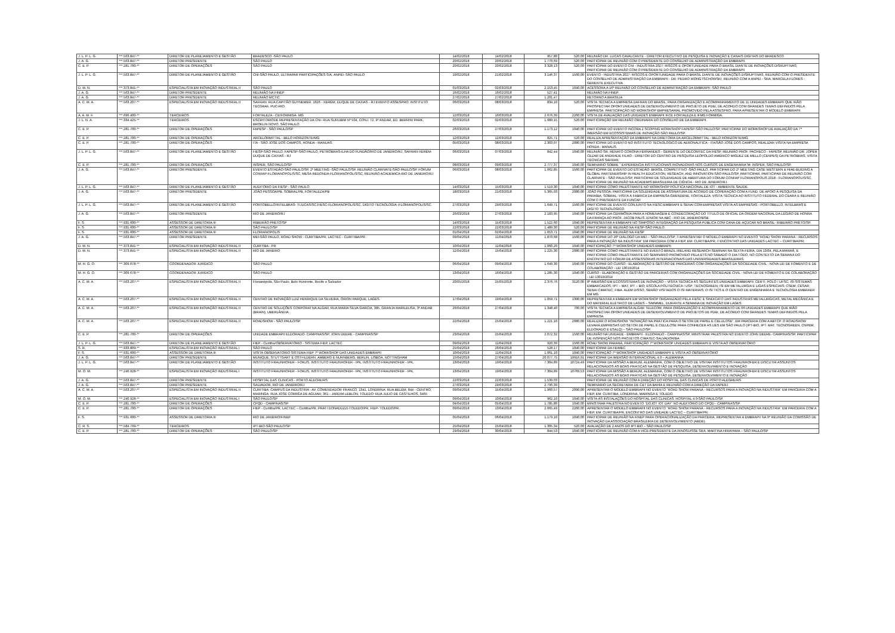| J. L. P. L. G. | ***.563.847-** | DIRETOR DE PLANEJAMENTO E GESTÃO | BRADESCO -SÃO PAULO | 14/02/2018 | 14/02/2018 | 957,80 | 520,00 | REUNIÃO DR. LUCAS CAVALCANTE - DIRETOR EXECUTIVO DE PESQUISA E INOVAÇÃO E CANAIS DIGITAIS DO BRADESCO. |
| J. A. G. | ***.563.847-** | DIRETOR PRESIDENTE | SÃO PAULO | 20/02/2018 | 20/02/2018 | 1.770,69 | 520,00 | PARTICIPAR DE REUNIÃO COM O PRESIDENTE DO CONSELHO DE ADMINISTRAÇÃO DA EMBRAPII. |
| C. E. P. | ***.281.700-** | DIRETOR DE OPERAÇÕES | SÃO PAULO | 20/02/2018 | 20/02/2018 | 3.328,13 | 520,00 | PARTICIPAR DO EVENTO CNI - INDUSTRIA 2027: RISCOS E OPORTUNIDADE PARA O BRASIL DIANTE DE INOVAÇÕES DISRUPTIVAS; PARTICIPAR DE REUNIÃO COM O PRESIDENTE DO CONSELHO DE ADMINISTRAÇÃO DA EMBRAPII |
| J. L. P. L. G. | ***.563.847-** | DIRETOR DE PLANEJAMENTO E GESTÃO | CNI-SÃO PAULO, ULTRAPAR PARTICIPAÇÕES S/A, ANPEI- SÃO PAULO | 19/02/2018 | 21/02/2018 | 3.146,37 | 1560,00 | EVENTO - INDUSTRIA 2027: RISCOS E OPORTUNIDADE PARA O BRASIL DIANTE DE INOVAÇÕES DISRUPTIVAS, REUNIÃO COM O PRESIDENTE DO CONSELHO DE ADMINISTRAÇÃO DA EMBRAPII - DR. PEDRO WONGTSCHOWSKI, REUNIÃO COM A ANPEI - SRA. MARCELA FLORES - GERENTE EXECUTIVA |
| D. M. N. | ***.373.841-** | ESPECIALISTA EM INOVAÇÃO INDUSTRIAL II | SÃO PAULO | 01/03/2018 | 02/03/2018 | 2.153,45 | 1040,00 | ACESSORA A 16ª REUNIÃO DO CONSELHO DE ADMINITRAÇÃO DA EMBRAPII -SÃO PAULO |
| J. A. G. | ***.563.847-** | DIRETOR PRESIDENTE | REUNIÃO NA FINEP | 16/02/2018 | 16/02/2018 | 527,41 | | REUNIÃO NA FINEP. |
| J. A. G. | ***.563.847-** | DIRETOR PRESIDENTE | REUNIÃO MCTIC | 27/02/2018 | 27/02/2018 | 1.201,47 | | RETORNO A BRASILIA |
| A. C. M. A. | ***.563.207-** | ESPECIALISTA EM INOVAÇÃO INDUSTRIAL II | SAFRAN: RUA CAPITÃO GUYNEMER, 1626 - XERÉM, DUQUE DE CAXIAS - RJ EVENTO ASSESPRO: INSTITUTO TECGRAF, PUC-RIO. | 06/03/2018 | 08/03/2018 | 834,10 | 520,00 | VISITA TÉCNICA A EMPRESA DAFRAN DO BRASIL, PARA ORGANIZAÇÃO E ACOMPANHAMENTO DE 11 UNIDADES EMBRAPII QUE IRÃO PROSPECTAR OPORTUNIDADES DE DESENVOLVIMENTO DE PROJETO DE PD&I, DE ACORDO COM GRANDES TEMAS DEFINIDOS PELA EMPRESA. PARTICIPAÇÃO NO WORKSHOP EMPRESARIAL PROMOVIDO PELA ASSESPRO, PARA APRESENTAR O MODELO EMBRAPII. |
| A. A. M. F. | ***.696.400-** | TERCEIROS | FORTALEZA - CE/FORMIGA- MG | 12/03/2018 | 16/03/2018 | 2.676,39 | 2260,00 | VISITA DE AVALIAÇÃO DAS UNIDADES ENBRAPII IFCE FORTALEZA E IFMG FORMIGA. |
| J. L. N. A. | ***.334.425-** | TERCEIROS | ESCRITORIODE REPRESENTAÇÃO DA CNI- RUA SURUBIM Nº 504, CONJ. 72, 9º ANDAR, ED. BERRINI PARK, BROKLIN NOVO, SÃO PAULO. | 02/03/2018 | 02/03/2018 | 1.689,15 | 520,00 | PARTICIPAÇÃO EM REUNIÃO ORDINARIA DO CONSELHO DE DA EMBRAPII. |
| C. E. P. | ***.281.700-** | DIRETOR DE OPERAÇÕES | FAPESP - SÃO PAULO/SP | 26/03/2018 | 27/03/2018 | 1.173,12 | 1040,00 | PARTICIPAR DO EVENTO INCORA 2 SCOPING WORKSHOP FAPESP-SÃO PAULO/SP, PARTICIPAR DO WORKSHOP DE AVALIAÇÃO DA 7ª IMERSÃO EM ECOSSISTEMAS DE INOVAÇÃO-SÃO PAULO/SP. |
| C. E. P. | ***.281.700-** | DIRETOR DE OPERAÇÕES | ARCELORMITTAL - BELO HORIZONTE/MG | 12/03/2018 | 12/03/2018 | 825,71 | 520,00 | REALIZA APRESENTAÇÃO DA EMBRAPII NA DIRETORIA DA ARCELORMITTAL - BELO HORIZONTE/MG. |
| C. E. P. | ***.281.700-** | DIRETOR DE OPERAÇÕES | ITA - SÃO JOSÉ DOS CAMPOS, HONDA - MANUAS. | 05/03/2018 | 08/03/2018 | 2.303,07 | 2080,00 | PARTICIPAR DO EVENTO NO INSTITUTO TECNOLOGICO DE AERONÁUTICA - ITA/SÃO JOSÉ DOS CAMPOS, REALIZAR VISITA NA EMPRESA HONDA - MANAUS. |
| J. L. P. L. G. | ***.563.847-** | DIRETOR DE PLANEJAMENTO E GESTÃO | FIESP-SÃO PAULO, FAPESP-SÃO PAULO, PETROBRAS-ILHA DO FUNDÃO/RIO DE JANEIRO/RJ, SAFRAN-XERÉM-DUQUE DE CAXIAS - RJ | 06/03/2018 | 07/03/2018 | 842,44 | 1040,00 | REUNIÃO SR. RENATO CORONA FERNANDES - GERENTE DO DECOMTEC DA FIESP, REUNIÃO PROF. PACHECO - FAPESP, REUNIÃO DR. JOPER CEZAR DE ANDRADE FILHO - DIRETOR DO CENTRO DE PESQUISA LEOPOLDO AMÉRICO MIGUEZ DE MELLO (CENPES) DA PETROBRAS, VISITA TÉCNICAS SAFRAN |
| C. E. P. | ***.281.700-** | DIRETOR DE OPERAÇÕES | INSPER, SÃO PAULO/SP | 08/03/2018 | 09/03/2018 | 2.777,37 | 1040,00 | SEMINARIO SOBRE " EXPERIENCIA INSTITUCIONAIS INOVADORAS NOS CURSOS DE ENGENHARIA"M- INSPER, SÃO PAULO/SP. |
| J. A. G. | ***.563.847-** | DIRETOR PRESIDENTE | EVENTO ESTADÃO-SÃO PAULO/SP, 2º MEETING -SÃO PAULO/SP, REUNIÃO CLARIVATE-SÃO PAULO/SP, FÓRUM CONFAP-FLORIANÓPOLIS/SC, MESA REDONDA-FLORIANÓPOLIS/SC, REUNIÃO ACADEMICA-RIO DE JANEIRO/RJ | 06/03/2018 | 08/03/2018 | 1.662,85 | 1560,00 | PARTICIPAR DE EVENTO DO ESTADÃO: BRASIL COMPETITIVO -SÃO PAULO, PARTICIPAR DO 2º MEETING CASE WESTERN & HIAE-BUIDING A GLOBAL PARTENERSHIP IN HEALTH EDUCATION, RESEACH, AND INNOVATION-SÃO PAULO/SP, PARTICIPAR, PARTICIPAR DE REUNIÃO COM CLARIVATE - SÃO PAULO/SP, PARTICIPAR DE SOLENIDADE DE ABERTURA DO FÓRUM CONFAP FLORIANOPOLIS 2018 - FLORIANOPOLIS/SC, PARTICIPAR DE REUNIÃO NA ACADEMIS BRASILEIRA DE CIÊNCIA - RIO DE JENEIRO/RJ. |
| J. L. P. L. G. | ***.563.847-** | DIRETOR DE PLANEJAMENTO E GESTÃO | AUDITORIO DA FIESP - SÃO PAULO | 14/03/2018 | 15/03/2018 | 1.519,30 | 1040,00 | PARTICIPAR COMO PALESTRANTE NO WORKSHOP POLÍTICA NACIONAL DE IOT - AMBIENTE SAÚDE. |
| J. A. G. | ***.563.847-** | DIRETOR PRESIDENTE | JOÃO PESSOA/PB, SOBRAL/PB, FORTALEZA/PB | 18/03/2018 | 21/03/2018 | 5.365,93 | 2080,00 | JOÃO PESSOA: PARTICIPAR DA SOLENIDADE DE ASSINATURA DE ACORDO DE COPERAÇÃO COM A FUND. DE APOIO À PESQUISA DA PARAÍBA; SOBRAL: VISITA À FABRICA DA EMPRESA GRENDENE, FORTALEZA: VISITA TÉCNICA AO INSTITUTO FEDERAL DO CEARÁ E REUNIÃO COM O PRESIDENTE DA FUNCAP. |
| J. L. P. L. G. | ***.563.847-** | DIRETOR DE PLANEJAMENTO E GESTÃO | PORTOBELLO/INTELBRAS- TIJUCAS/SC,FIESC-FLORIANOPOLIS/SC, DÍGITO TECNOLOGIA -FLORIANÓPOLIS/SC. | 27/03/2018 | 29/03/2018 | 1.649,71 | 1560,00 | PARTICIPAR DE EVENTO CONJUNTO NA FIESC-EMBRAPII E SENAI COM EMPRESAS VISITA AS EMPRESAS - PORTOBELLO, INTELBRAS E DIGITO TECNOLOGICO. |
| J. A. G. | ***.563.847-** | DIRETOR PRESIDENTE | RIO DE JANEIRO/RJ | 26/03/2018 | 27/03/2018 | 2.183,95 | 1040,00 | PARTICIPAR DA CERIMÔNIA PARA A HOMENAGEM E CONDECORAÇÃO DO TÍTULO DE OFICIAL DA ORDEM NACIONAL DA LEGIÃO DE HONRA DA FRANÇA AO PROF. JACOB PALIS JÚNIOR NA ABC - RIO DE JANEIRO/BSB. |
| F. S. | ***.931.600-** | ASSESSOR DE DIRETORIA III | RIBEIRÃO PRETO/SP | 14/03/2018 | 15/03/2018 | 1.522,60 | 1040,00 | REPRESENTAR A EMBRAPII NO SIMPÓSIO INTEGRAÇÃO DA PESQUISA PÚBLICA COM CANA-DE-AÇÚCAR NO BRASIL- RIBEIRÃO PRETO/SP. |
| F. S. | ***.931.600-** | ASSESSOR DE DIRETORIA III | SÃO PAULO/SP | 22/03/2018 | 22/03/2018 | 1.489,30 | 520,00 | PARTICIPAR DE REUNIÃO NA FIESP-SÃO PAULO. |
| F. S. | ***.931.600-** | ASSESSOR DE DIRETORIA III | FLORIANOPOLIS | 01/04/2018 | 02/04/2018 | 1.653,71 | 1040,00 | PARTICIPAR DE REUNIÃO NA FIESP |
| J. A. G. | ***.563.847-** | DIRETOR PRESIDENTE | MEI-SÃO PAULO, ROAD SHOW - CURITIBA/PR, LACTEC - CURITIBA/PR | 09/04/2018 | 11/04/2018 | 1.870,68 | 1560,00 | PARTICIPAR DO 20º DIÁLOGO DA MEI – SÃO PAULO/SP; // APRESENTAR O MODELO EMBRAPII NO EVENTO "ROAD SHOW PARANÁ - RECURSOS PARA A INOVAÇÃO NA INDÚSTRIA" EM PARCERIA COM A FIEP, EM: CURITIBA/PR; // ENCONTRO DAS UNIDADES LACTEC – CURITIBA/PR; |
| D. M. N. | ***.373.841-** | ESPECIALISTA EM INOVAÇÃO INDUSTRIAL II | CURITIBA - PR | 10/04/2018 | 11/04/2018 | 1.060,20 | 1040,00 | PARTICIPAÇÃO 7ª WORKSHOP UNIDADES EMBRAPII |
| D. M. N. | ***.373.841-** | ESPECIALISTA EM INOVAÇÃO INDUSTRIAL II | RIO DE JANEIRO | 12/04/2018 | 15/04/2018 | 1.225,30 | 2080,00 | PARTICIPAR COMO PALESTRANTE NO EVENTO BRAZIL IRELAND RESEARCH SEMINAR NA SEXTA-FEIRA, DIA 13/04, PELA MANHÃ, E PARTICIPAR COMO PALESTRANTE DO SEMINÁRIO PROMOVIDO PELA ETS,NO SÁBADO O DIA TODO, NO CONTEXTO DA SEMANA DO ENCONTRO DO FÓRUM DE ASSESSORIAS INTERNACIONAIS DAS UNIVERSIDADES BRASILEIRAS. |
| M. H. G. O. | ***.309.678-** | COORDENADOR JURÍDICO | SÃO PAULO | 06/04/2018 | 09/04/2018 | 1.649,30 | 1040,00 | PARTICIPAR DO CURSO - ELABORAÇÃO E GESTÃO DE PARCERIAS COM ORGANIZAÇÕES DA SOCIEDADE CIVIL - NOVA LEI DE FOMENTO E DE COLABORAÇÃO - LEI 13019/2014 |
| M. H. G. O. | ***.309.678-** | COORDENADOR JURÍDICO | SÃO PAULO | 13/04/2018 | 16/04/2018 | 1.285,30 | 1040,00 | CURSO - ELABORAÇÃO E GESTÃO DE PARCERIAS COM ORGANIZAÇÕES DA SOCIEDADE CIVIL - NOVA LEI DE FOMENTO E DE COLABORAÇÃO - LEI 13019/2014 |
| A. C. M. A. | ***.563.207-** | ESPECIALISTA EM INOVAÇÃO INDUSTRIAL II | Florianópolis, São Paulo, Belo Horizonte, Recife e Salvador | 20/05/2018 | 25/05/2018 | 2.376,76 | 3120,00 | 8ª IMERSÃO EM ECOSSISTEMAS DE INOVAÇÃO – VISITA TÉCNICA ÀS SEGUINTES UNIDADES EMBRAPII: CERTI; POLO / UFSC; ISI SISTEMAS EMBARCADOS; IPT – MAT; IPT – BIO; ESCOLA POLITÉCNICA / USP; TECNOGREEN; ISI EM METALURGIA E LIGAS ESPECIAIS; CSEM; CESAR; SENAI CIMATEC; FIBA. ALÉM DISSO, SERÃO VISITADOS O ISI MATERIAIS; O ISI TICS E O CENTRO DE ENGENHARIA E TECNOLOGIA EMBRAER EM MG. |
| A. C. M. A. | ***.563.207-** | ESPECIALISTA EM INOVAÇÃO INDUSTRIAL II | CENTRO DE INOVAÇÃO LUIZ HENRIQUE DA SILVEIRA, ÓRION PARQUE, LAGES. | 17/04/2018 | 19/04/2018 | 1.059,71 | 1390,00 | REPRESENTAR A EMBRAPII EM WORKSHOP ORGANIZADO PELA FIESC E SINDICATO DAS INDUSTRIAS METALÚRGICAS, METAL MECÂNICA E DO MATERIAL ELÉTRICO DE LAGES – SIMMMEL, DURANTE A SEMANA DE INOVAÇÃO EM LAGES. |
| A. C. M. A. | ***.563.207-** | ESPECIALISTA EM INOVAÇÃO INDUSTRIAL II | CENTRO DE SOLUÇÕES CORPORATIVA ALGAR, RUA MARIA SILVA GARCIA, 385, GRANJA MARILEUSA, 3º ANDAR (BRAIN), UBERLÂNDIA | 26/04/2018 | 27/04/2018 | 1.348,40 | 700,00 | VISITA TÉCNICA A EMPRESA ALGAR TELECOM, PARA ORGANIZAÇÃO E ACOMPANHAMENTO DE 06 UNIDADES EMBRAPII QUE IRÃO PROSPECTAR OPORTUNIDADES DE DESENVOLVIMENTO DE PROJETOS DE PD&I, DE ACORDO COM GRANDES TEMAS DEFINIDOS PELA EMPRESA. |
| A. C. M. A. | ***.563.207-** | ESPECIALISTA EM INOVAÇÃO INDUSTRIAL II | ROADSHOW - SÃO PAULO/SP | 22/04/2018 | 25/04/2018 | 1.221,10 | 2080,00 | REALIZAR O ROADSHOW "INOVAÇÃO NA PRÁTICA PARA O SETOR DE PAPEL E CELULOSE", EM PARCERIA COM A ABTCP. O ROADSHOW LEVARÁ EMPRESAS DO SETOR DE PAPEL E CELULOSE PARA CONHECER AS UES EM SÃO PAULO (IPT-BIO, IPT- MAT, TECNOGREEN, CNPEM, ELDORADO E ESALQ) – SÃO PAULO/SP. |
| C. E. P. | ***.281.700-** | DIRETOR DE OPERAÇÕES | UNIDADE EMBRAPII ELDORADO- CAMPINAS/SP, JORN DEERE - CAMPINAS/SP | 23/04/2018 | 25/04/2018 | 2.072,32 | 1560,00 | REUNIÃO NA UNIDADE - EMBRAPII - ELDORADO - CAMPINAS/SP, MINISTRAR PALESTRA NO EVENTO JOHN DEERE- CAMPINAS/SP, PARTICIPAR DE INSPENÇÃO NOS PROJETOS CIMATEC-SALVADOR/BA. |
| J. L. P. L. G. | ***.563.847-** | DIRETOR DE PLANEJAMENTO E GESTÃO | FIEP - Curitiba/OBSERVATÓRIO - SISTEMA FIEP, LACTEC. | 09/04/2018 | 11/04/2018 | 920,39 | 1560,00 | ROAD SHOW PARANÁ, PARTICIPAÇÃO 7º WORKSHOP UNIDADES EMBRAPII E VISITA AO OBSERVATÓRIO |
| S. R. | ***.933.809-** | ESPECIALISTA EM INOVAÇÃO INDUSTRIAL I | SÃO PAULO | 25/04/2018 | 26/04/2018 | 528,17 | 1040,00 | PARTICIPAR DA FEIMEC |
| F. S. | ***.931.600-** | ASSESSOR DE DIRETORIA III | VISITA OBSERVATORIO SISTEMA FIEP 7º WORKSHOP DAS UNIDADES EMBRAPII | 10/04/2018 | 11/04/2018 | 1.061,10 | 1040,00 | PARTICIPAÇÃO 7ª WORKSHOP UNIDADES EMBRAPII E VISITA AO OBSERVATÓRIO |
| J. A. G. | ***.563.847-** | DIRETOR PRESIDENTE | MUNIQUE, STUTTGART E OSTFILDERN, AMBERG E NURNBERG, BERLIN, LISBOA, NOTTINGHAM | 15/04/2018 | 27/04/2018 | 20.077,75 | 19916,91 | PARTICIPAR DA IMERSÃO INTERNACIONAL 4.0 – ALEMANHA |
| J. L. P. L. G. | ***.563.847-** | DIRETOR DE PLANEJAMENTO E GESTÃO | INSTITUTO FRAUNHOFER - FOKUS, INSTITUTO FRAUNHOFER - IPK, INSTITUTO FRAUNHOFER - IPK, | 13/04/2018 | 19/04/2018 | 7.304,89 | 10724,49 | PARTICIPAR DA MISSÃO A BERLIM, ALEMANHA, COM O OBJETIVO DE VISITAR INSTITUTOS FRAUNHOFER E DISCUTIR ASSUNTOS RELACIONADOS ÀS BOAS PRÁTICAS NA GESTÃO DE PESQUISA, DESENVOLVIMENTO E INOVAÇÃO |
| M. O. M. | ***.240.928-** | ESPECIALISTA EM INOVAÇÃO INDUSTRIAL I | INSTITUTO FRAUNHOFER - FOKUS, INSTITUTO FRAUNHOFER - IPK, INSTITUTO FRAUNHOFER - IPK, | 13/04/2018 | 19/04/2018 | 7.304,89 | 10769,53 | PARTICIPAR DA MISSÃO A BERLIM, ALEMANHA, COM O OBJETIVO DE VISITAR INSTITUTOS FRAUNHOFER E DISCUTIR ASSUNTOS RELACIONADOS ÀS BOAS PRÁTICAS NA GESTÃO DE PESQUISA, DESENVOLVIMENTO E INOVAÇÃO |
| J. A. G. | ***.563.847-** | DIRETOR PRESIDENTE | HOSPITAL DAS CLINICAS - PORTO ALECRE/RS | 22/03/2018 | 22/03/2018 | 1.539,03 | | PARTICIPAR DE REUNIÃO COM A DIREÇÃO DO HOSPITAL DAS CLINICAS DE PORTO ALEGRE/RS |
| J. A. G. | ***.563.847-** | DIRETOR PRESIDENTE | SALVADOR, RIO DE JANEIRO/RJ | 27/03/2018 | 29/03/2018 | 2.796,39 | | SEMINÁRIO DA SECRETARIA DE C&T DA BAHIA E REUNIÃO COM A DIREÇÃO DA FAPERJ |
| A. C. M. A. | ***.563.207-** | ESPECIALISTA EM INOVAÇÃO INDUSTRIAL II | CURITIBA: CAMPUS DA INDUSTRIA - AV. COMENDADOR FRANCO, 1341, LONDRINA: RUA BELÉM, 844 - CENTRO, MARINGA: RUA JOSÉ CORRÊA DE AGUIAR, 361 - JARDIM LEBLON, TOLEDO: RUA JULIO DE CASTILHOS, 3465 | 09/04/2018 | 15/04/2018 | 1.960,57 | 2090,00 | APRESENTAR O MODELO EMBRAPII NO EVENTO "ROAD SHOW PARANÁ - RECURSOS PARA A INOVAÇÃO NA INDÚSTRIA" EM PARCERIA COM A FIEP, EM: CURITIBA, LONDRINA, MARINGÁ E TOLEDO. |
| M. O. M. | ***.240.928-** | ESPECIALISTA EM INOVAÇÃO INDUSTRIAL I | SÃO PAULO/SP | 09/04/2018 | 10/04/2018 | 962,10 | 1040,00 | VISITA ÀS INSTALAÇÕES DO HOSPITAL DAS CLINICAS, HOSPITAL 4.0-SÃO PAULO/SP. |
| C. E. P. | ***.281.700-** | DIRETOR DE OPERAÇÕES | CPQD - CAMPINAS/SP | 04/04/2018 | 05/04/2018 | 1.785,80 | 1040,00 | MINISTRAR PALESTRA NO EVENTO "DOJOT IOT DAY" NO AUDITÓRIO DO CPQD - CAMPINAS/SP. |
| C. E. P. | ***.281.700-** | DIRETOR DE OPERAÇÕES | FIEP - Curitiba/PR, LACTEC – Curitiba/PR, PRATI DONADUZZI-TOLEDO/PR, FIEP- TOLEDO/PR. | 09/04/2018 | 13/04/2018 | 2.665,49 | 2260,00 | APRESENTAR O MODELO EMBRAPII NO EVENTO "ROAD SHOW PARANÁ - RECURSOS PARA A INOVAÇÃO NA INDÚSTRIA" EM PARCERIA COM A FIEP, EM: CURITIBA/PR, ENCONTRO DAS UNIDADE LACTEC – CURITIBA/PR. |
| F. S. | ***.931.600-** | ASSESSOR DE DIRETORIA III | RIO DE JANEIRO/FINEP | 05/04/2018 | 06/04/2018 | 1.179,10 | 1040,00 | PARTICIPAR DE REUNIÃO NA FINEP PARA OPERACIONALIZAÇÃO DA PARCERIA, REPRESENTAR A EMBRAPII NA 9ª REUNIÃO DA COMISSÃO DE INOVAÇÃO DA ASSOCIAÇÃO BRASILEIRA DE DESENVOLVIMENTO (ABDE). |
| C. R. S. | ***.584.799-** | TERCEIROS | IPT-BIO-SÃO PAULO/SP | 25/04/2018 | 25/04/2018 | 1.305,34 | 520,00 | AVALIAÇÃO DE 2 ANOS DO IPT-BIO – SÃO PAULO/SP |
| C. E. P. | ***.281.700-** | DIRETOR DE OPERAÇÕES | SÃO PAULO/SP | 29/04/2018 | 30/04/2018 | 844,53 | 1040,00 | PARTICIPAR DE REUNIÃO COM A VICE-PRESIDENTE DA INNOSUISSE SRA. MARTINA HIRAYAMA – SÃO PAULO/SP |